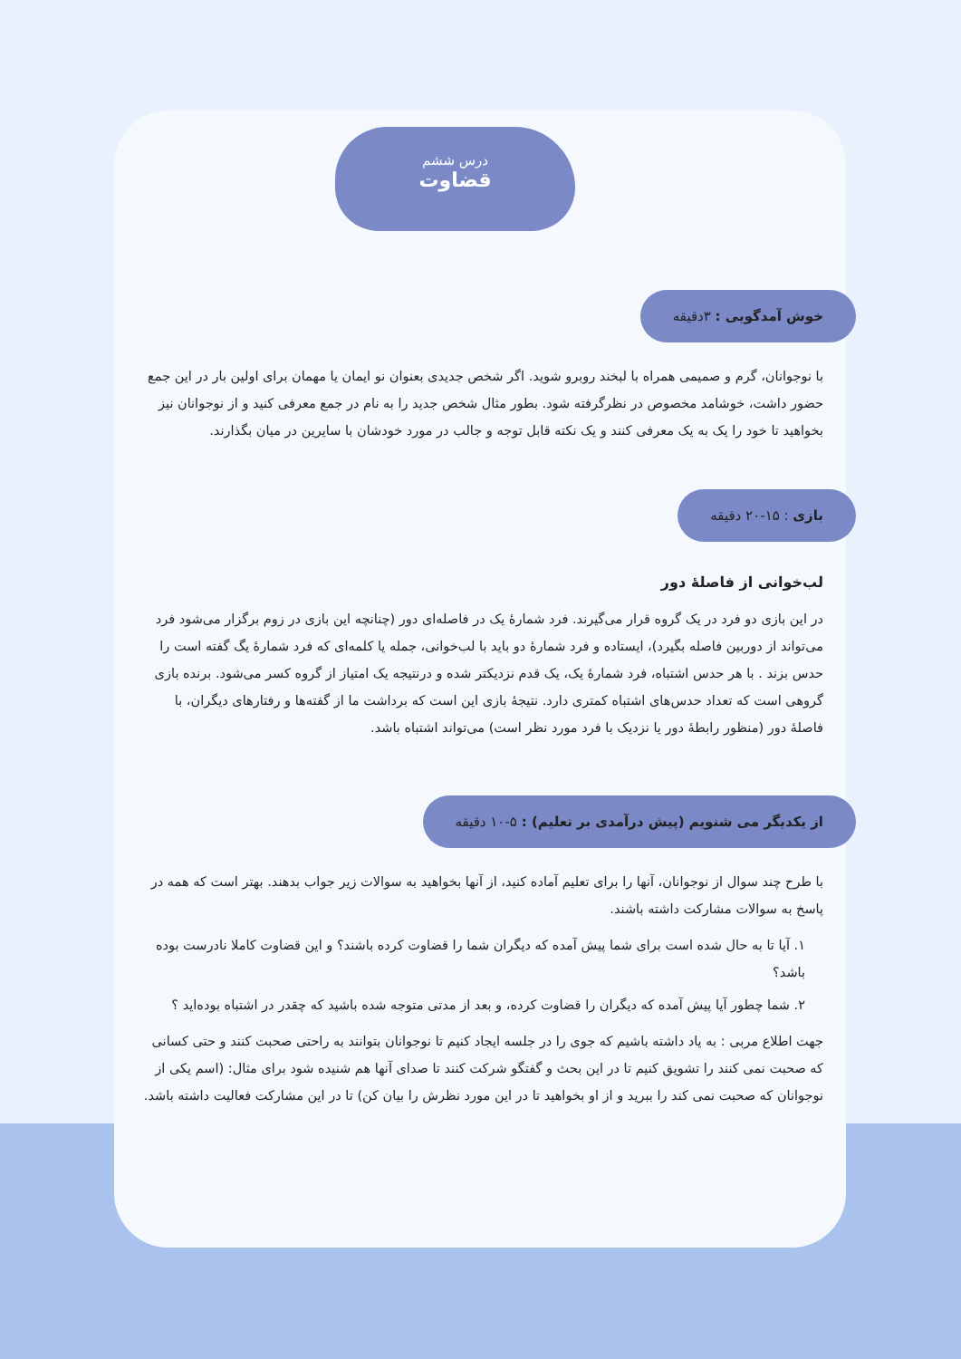درس ششم
قضاوت
خوش آمدگویی : ۳دقیقه
با نوجوانان، گرم و صمیمی همراه با لبخند روبرو شوید. اگر شخص جدیدی بعنوان نو ایمان یا مهمان برای اولین بار در این جمع حضور داشت، خوشامد مخصوص در نظرگرفته شود. بطور مثال شخص جدید را به نام در جمع معرفی کنید و از نوجوانان نیز بخواهید تا خود را یک به یک معرفی کنند و یک نکته قابل توجه و جالب در مورد خودشان با سایرین در میان بگذارند.
بازی : ۱۵-۲۰ دقیقه
لب‌خوانی از فاصلهٔ دور
در این بازی دو فرد در یک گروه قرار می‌گیرند. فرد شمارهٔ یک در فاصله‌ای دور (چنانچه این بازی در زوم برگزار می‌شود فرد می‌تواند از دوربین فاصله بگیرد)، ایستاده و فرد شمارهٔ دو باید با لب‌خوانی، جمله یا کلمه‌ای که فرد شمارهٔ یگ گفته است را حدس بزند . با هر حدس اشتباه، فرد شمارهٔ یک، یک قدم نزدیکتر شده و درنتیجه یک امتیاز از گروه کسر می‌شود. برنده بازی گروهی است که تعداد حدس‌های اشتباه کمتری دارد. نتیجهٔ بازی این است که برداشت ما از گفته‌ها و رفتارهای دیگران، با فاصلهٔ دور (منظور رابطهٔ دور یا نزدیک با فرد مورد نظر است) می‌تواند اشتباه باشد.
از یکدیگر می شنویم (پیش درآمدی بر تعلیم) : ۵-۱۰ دقیقه
با طرح چند سوال از نوجوانان، آنها را برای تعلیم آماده کنید، از آنها بخواهید به سوالات زیر جواب بدهند. بهتر است که همه در پاسخ به سوالات مشارکت داشته باشند.
۱. آیا تا به حال شده است برای شما پیش آمده که دیگران شما را قضاوت کرده باشند؟ و این قضاوت کاملا نادرست بوده باشد؟
۲. شما چطور آیا پیش آمده که دیگران را قضاوت کرده، و بعد از مدتی متوجه شده باشید که چقدر در اشتباه بوده‌اید ؟
جهت اطلاع مربی : به یاد داشته باشیم که جوی را در جلسه ایجاد کنیم تا نوجوانان بتوانند به راحتی صحبت کنند و حتی کسانی که صحبت نمی کنند را تشویق کنیم تا در این بحث و گفتگو شرکت کنند تا صدای آنها هم شنیده شود برای مثال: (اسم یکی از نوجوانان که صحبت نمی کند را ببرید و از او بخواهید تا در این مورد نظرش را بیان کن) تا در این مشارکت فعالیت داشته باشد.